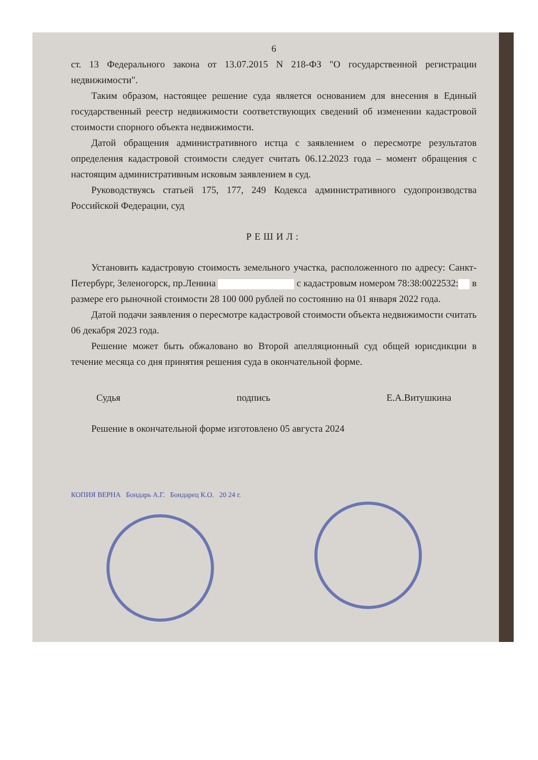6
ст. 13 Федерального закона от 13.07.2015 N 218-ФЗ "О государственной регистрации недвижимости".
Таким образом, настоящее решение суда является основанием для внесения в Единый государственный реестр недвижимости соответствующих сведений об изменении кадастровой стоимости спорного объекта недвижимости.
Датой обращения административного истца с заявлением о пересмотре результатов определения кадастровой стоимости следует считать 06.12.2023 года – момент обращения с настоящим административным исковым заявлением в суд.
Руководствуясь статьей 175, 177, 249 Кодекса административного судопроизводства Российской Федерации, суд
РЕШИЛ:
Установить кадастровую стоимость земельного участка, расположенного по адресу: Санкт-Петербург, Зеленогорск, пр.Ленина с кадастровым номером 78:38:0022532: в размере его рыночной стоимости 28 100 000 рублей по состоянию на 01 января 2022 года.
Датой подачи заявления о пересмотре кадастровой стоимости объекта недвижимости считать 06 декабря 2023 года.
Решение может быть обжаловано во Второй апелляционный суд общей юрисдикции в течение месяца со дня принятия решения суда в окончательной форме.
Судья подпись Е.А.Витушкина
Решение в окончательной форме изготовлено 05 августа 2024
КОПИЯ ВЕРНА Бондарь А.Г. Бондарец К.О. 20 24 г.